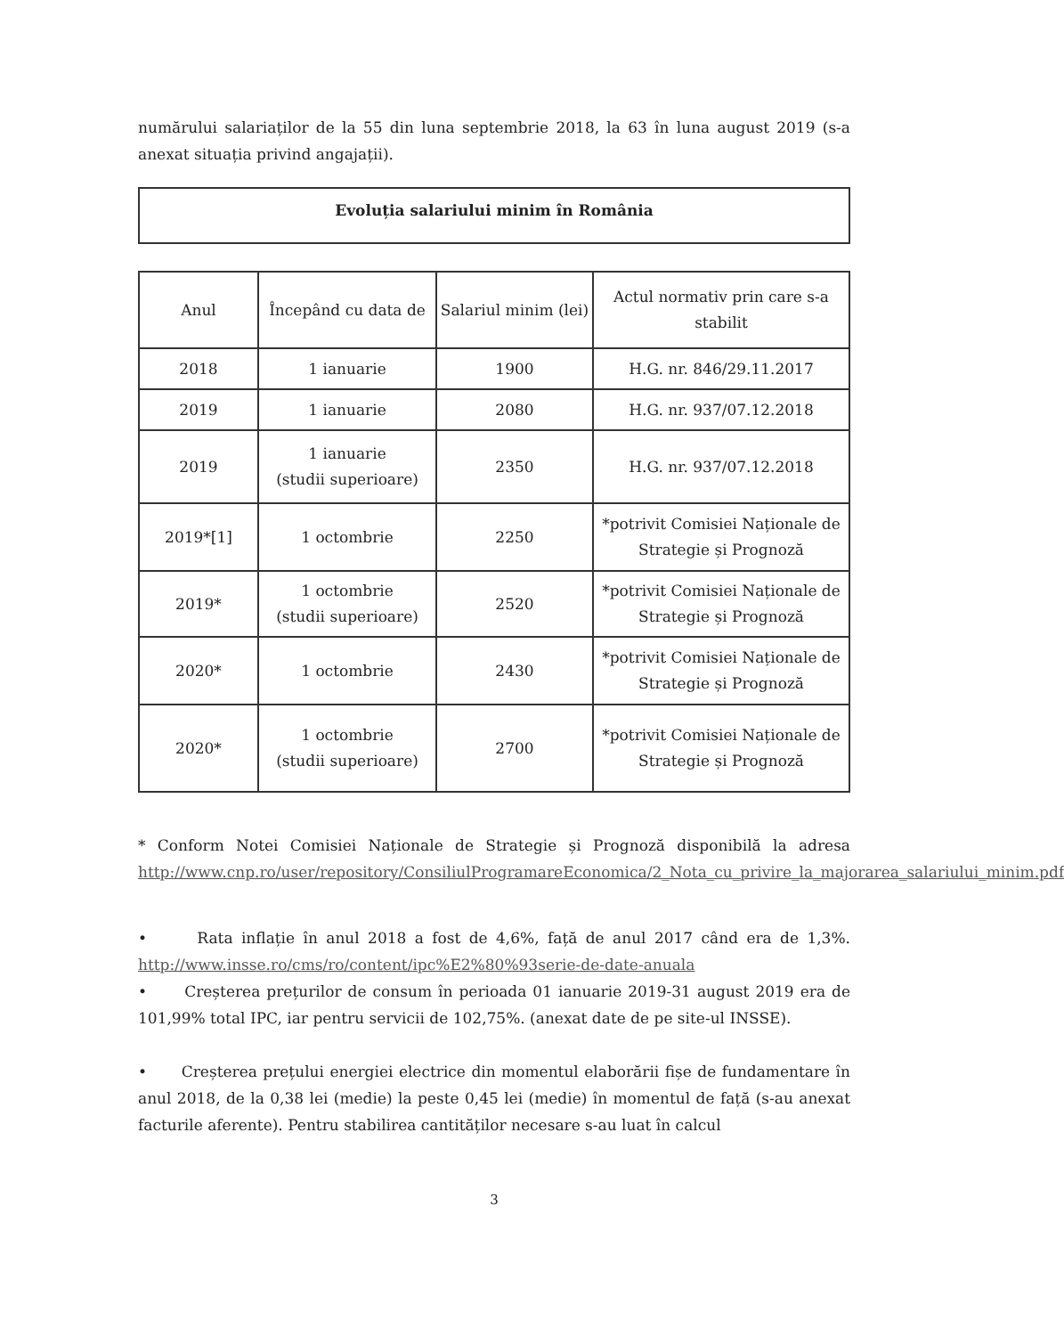numărului salariaților de la 55 din luna septembrie 2018, la 63 în luna august 2019 (s-a anexat situația privind angajații).
Evoluția salariului minim în România
| Anul | Începând cu data de | Salariul minim (lei) | Actul normativ prin care s-a stabilit |
| --- | --- | --- | --- |
| 2018 | 1 ianuarie | 1900 | H.G. nr. 846/29.11.2017 |
| 2019 | 1 ianuarie | 2080 | H.G. nr. 937/07.12.2018 |
| 2019 | 1 ianuarie (studii superioare) | 2350 | H.G. nr. 937/07.12.2018 |
| 2019*[1] | 1 octombrie | 2250 | *potrivit Comisiei Naționale de Strategie și Prognoză |
| 2019* | 1 octombrie (studii superioare) | 2520 | *potrivit Comisiei Naționale de Strategie și Prognoză |
| 2020* | 1 octombrie | 2430 | *potrivit Comisiei Naționale de Strategie și Prognoză |
| 2020* | 1 octombrie (studii superioare) | 2700 | *potrivit Comisiei Naționale de Strategie și Prognoză |
* Conform Notei Comisiei Naționale de Strategie și Prognoză disponibilă la adresa http://www.cnp.ro/user/repository/ConsiliulProgramareEconomica/2_Nota_cu_privire_la_majorarea_salariului_minim.pdf
• Rata inflație în anul 2018 a fost de 4,6%, față de anul 2017 când era de 1,3%. http://www.insse.ro/cms/ro/content/ipc%E2%80%93serie-de-date-anuala
• Creșterea prețurilor de consum în perioada 01 ianuarie 2019-31 august 2019 era de 101,99% total IPC, iar pentru servicii de 102,75%. (anexat date de pe site-ul INSSE).
• Creșterea prețului energiei electrice din momentul elaborării fișe de fundamentare în anul 2018, de la 0,38 lei (medie) la peste 0,45 lei (medie) în momentul de față (s-au anexat facturile aferente). Pentru stabilirea cantităților necesare s-au luat în calcul
3